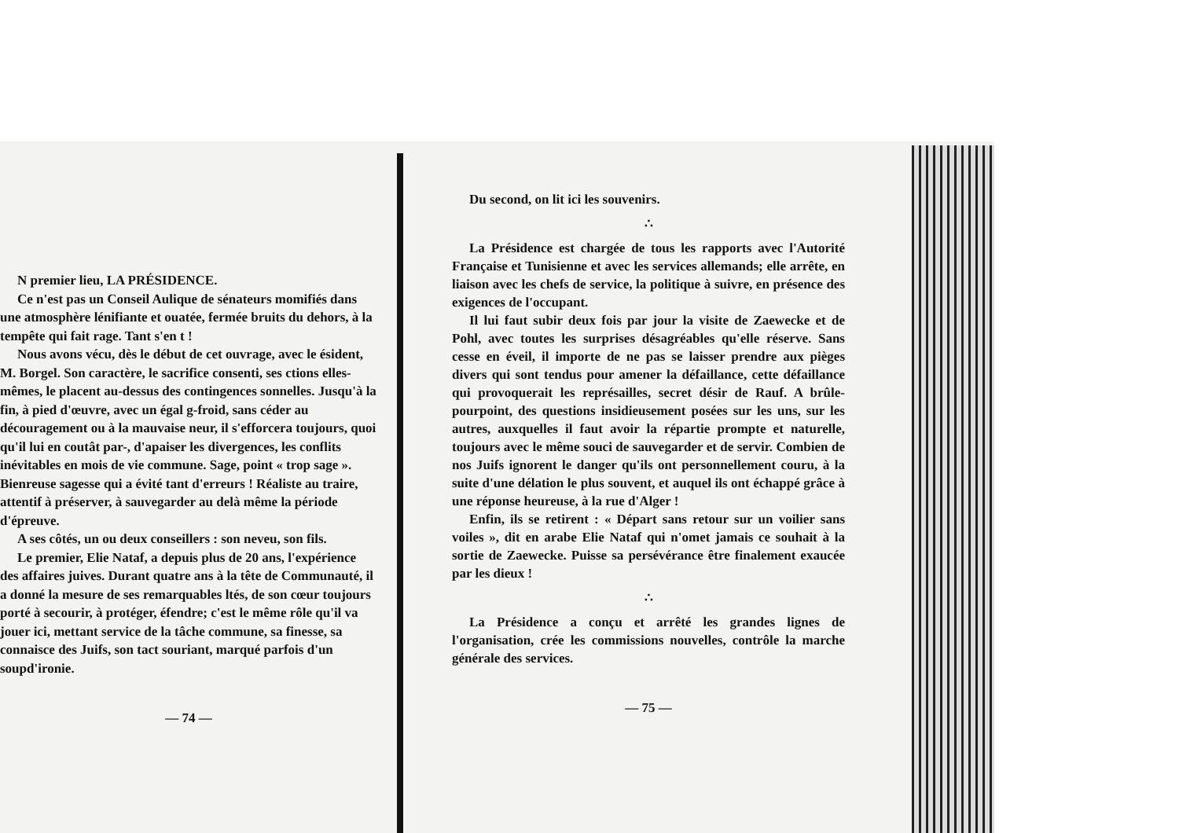N premier lieu, LA PRÉSIDENCE.
Ce n'est pas un Conseil Aulique de sénateurs momifiés dans une atmosphère lénifiante et ouatée, fermée bruits du dehors, à la tempête qui fait rage. Tant s'en t !
Nous avons vécu, dès le début de cet ouvrage, avec le ésident, M. Borgel. Son caractère, le sacrifice consenti, ses ctions elles-mêmes, le placent au-dessus des contingences sonnelles. Jusqu'à la fin, à pied d'œuvre, avec un égal g-froid, sans céder au découragement ou à la mauvaise neur, il s'efforcera toujours, quoi qu'il lui en coutât par-, d'apaiser les divergences, les conflits inévitables en mois de vie commune. Sage, point « trop sage ». Bienreuse sagesse qui a évité tant d'erreurs ! Réaliste au traire, attentif à préserver, à sauvegarder au delà même la période d'épreuve.
A ses côtés, un ou deux conseillers : son neveu, son fils.
Le premier, Elie Nataf, a depuis plus de 20 ans, l'expérience des affaires juives. Durant quatre ans à la tête de Communauté, il a donné la mesure de ses remarquables ltés, de son cœur toujours porté à secourir, à protéger, éfendre; c'est le même rôle qu'il va jouer ici, mettant service de la tâche commune, sa finesse, sa connaisce des Juifs, son tact souriant, marqué parfois d'un soupd'ironie.
— 74 —
Du second, on lit ici les souvenirs.
∴
La Présidence est chargée de tous les rapports avec l'Autorité Française et Tunisienne et avec les services allemands; elle arrête, en liaison avec les chefs de service, la politique à suivre, en présence des exigences de l'occupant.
Il lui faut subir deux fois par jour la visite de Zaewecke et de Pohl, avec toutes les surprises désagréables qu'elle réserve. Sans cesse en éveil, il importe de ne pas se laisser prendre aux pièges divers qui sont tendus pour amener la défaillance, cette défaillance qui provoquerait les représailles, secret désir de Rauf. A brûle-pourpoint, des questions insidieusement posées sur les uns, sur les autres, auxquelles il faut avoir la répartie prompte et naturelle, toujours avec le même souci de sauvegarder et de servir. Combien de nos Juifs ignorent le danger qu'ils ont personnellement couru, à la suite d'une délation le plus souvent, et auquel ils ont échappé grâce à une réponse heureuse, à la rue d'Alger !
Enfin, ils se retirent : « Départ sans retour sur un voilier sans voiles », dit en arabe Elie Nataf qui n'omet jamais ce souhait à la sortie de Zaewecke. Puisse sa persévérance être finalement exaucée par les dieux !
∴
La Présidence a conçu et arrêté les grandes lignes de l'organisation, crée les commissions nouvelles, contrôle la marche générale des services.
— 75 —